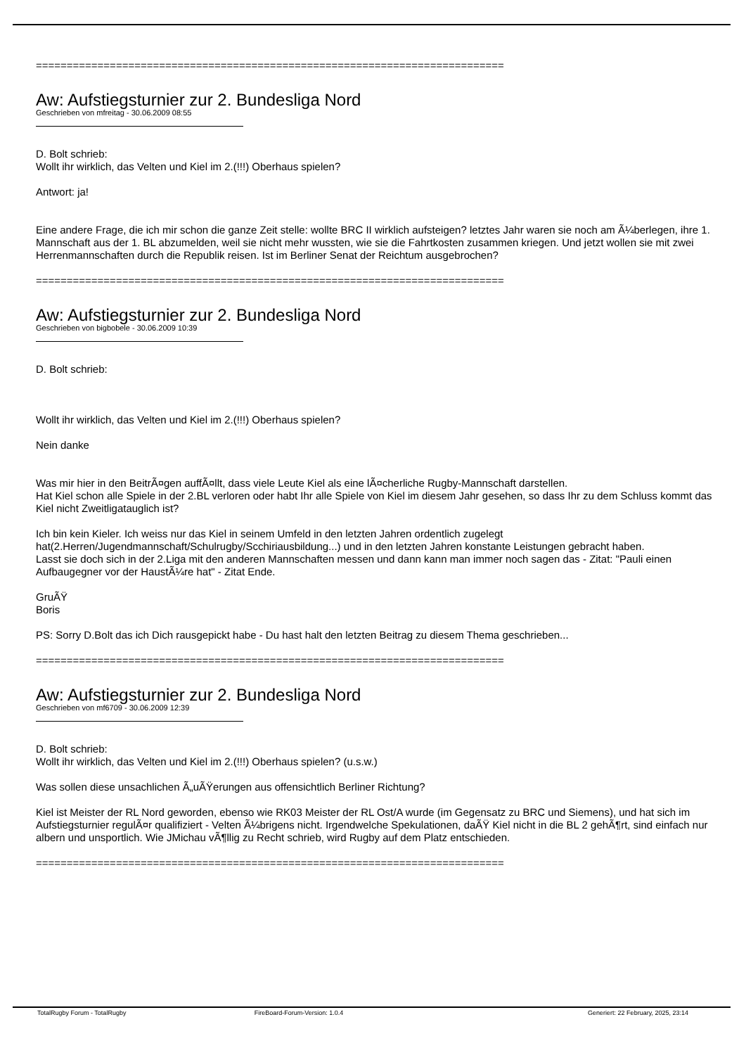============================================================================
Aw: Aufstiegsturnier zur 2. Bundesliga Nord
Geschrieben von mfreitag - 30.06.2009 08:55
D. Bolt schrieb:
Wollt ihr wirklich, das Velten und Kiel im 2.(!!!) Oberhaus spielen?
Antwort: ja!
Eine andere Frage, die ich mir schon die ganze Zeit stelle: wollte BRC II wirklich aufsteigen? letztes Jahr waren sie noch am Ã¼berlegen, ihre 1. Mannschaft aus der 1. BL abzumelden, weil sie nicht mehr wussten, wie sie die Fahrtkosten zusammen kriegen. Und jetzt wollen sie mit zwei Herrenmannschaften durch die Republik reisen. Ist im Berliner Senat der Reichtum ausgebrochen?
============================================================================
Aw: Aufstiegsturnier zur 2. Bundesliga Nord
Geschrieben von bigbobele - 30.06.2009 10:39
D. Bolt schrieb:
Wollt ihr wirklich, das Velten und Kiel im 2.(!!!) Oberhaus spielen?
Nein danke
Was mir hier in den BeitrÃ¤gen auffÃ¤llt, dass viele Leute Kiel als eine lÃ¤cherliche Rugby-Mannschaft darstellen.
Hat Kiel schon alle Spiele in der 2.BL verloren oder habt Ihr alle Spiele von Kiel im diesem Jahr gesehen, so dass Ihr zu dem Schluss kommt das Kiel nicht Zweitligatauglich ist?
Ich bin kein Kieler. Ich weiss nur das Kiel in seinem Umfeld in den letzten Jahren ordentlich zugelegt hat(2.Herren/Jugendmannschaft/Schulrugby/Scchiriausbildung...) und in den letzten Jahren konstante Leistungen gebracht haben.
Lasst sie doch sich in der 2.Liga mit den anderen Mannschaften messen und dann kann man immer noch sagen das - Zitat: "Pauli einen Aufbaugegner vor der HaustÃ¼re hat" - Zitat Ende.
GruÃŸ
Boris
PS: Sorry D.Bolt das ich Dich rausgepickt habe - Du hast halt den letzten Beitrag zu diesem Thema geschrieben...
============================================================================
Aw: Aufstiegsturnier zur 2. Bundesliga Nord
Geschrieben von mf6709 - 30.06.2009 12:39
D. Bolt schrieb:
Wollt ihr wirklich, das Velten und Kiel im 2.(!!!) Oberhaus spielen? (u.s.w.)
Was sollen diese unsachlichen Ã„uÃŸerungen aus offensichtlich Berliner Richtung?
Kiel ist Meister der RL Nord geworden, ebenso wie RK03 Meister der RL Ost/A wurde (im Gegensatz zu BRC und Siemens), und hat sich im Aufstiegsturnier regulÃ¤r qualifiziert - Velten Ã¼brigens nicht. Irgendwelche Spekulationen, daÃŸ Kiel nicht in die BL 2 gehÃ¶rt, sind einfach nur albern und unsportlich. Wie JMichau vÃ¶llig zu Recht schrieb, wird Rugby auf dem Platz entschieden.
============================================================================
TotalRugby Forum - TotalRugby FireBoard-Forum-Version: 1.0.4 Generiert: 22 February, 2025, 23:14